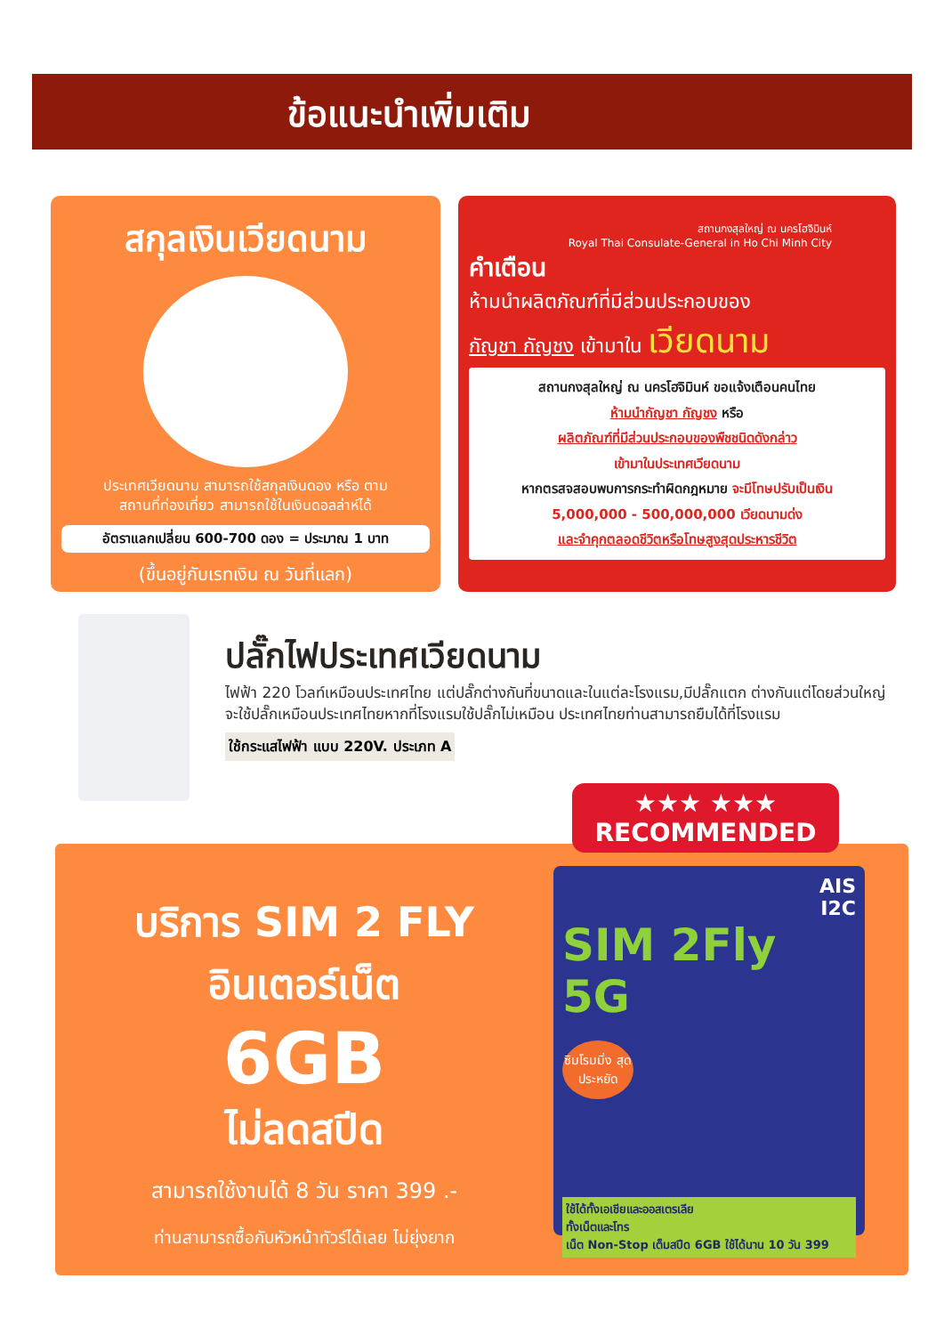ข้อแนะนำเพิ่มเติม
สกุลเงินเวียดนาม
ประเทศเวียดนาม สามารถใช้สกุลเงินดอง หรือ ตาม
สถานที่ท่องเที่ยว สามารถใช้ในเงินดอลล่าห์ได้
อัตราแลกเปลี่ยน 600-700 ดอง = ประมาณ 1 บาท
(ขึ้นอยู่กับเรทเงิน ณ วันที่แลก)
สถานกงสุลใหญ่ ณ นครโฮจิมินห์
Royal Thai Consulate-General in Ho Chi Minh City
คำเตือน
ห้ามนำผลิตภัณฑ์ที่มีส่วนประกอบของ
กัญชา กัญชง เข้ามาใน เวียดนาม
สถานกงสุลใหญ่ ณ นครโฮจิมินห์ ขอแจ้งเตือนคนไทย
ห้ามนำกัญชา กัญชง หรือ
ผลิตภัณฑ์ที่มีส่วนประกอบของพืชชนิดดังกล่าว
เข้ามาในประเทศเวียดนาม
หากตรสจสอบพบการกระทำผิดกฎหมาย จะมีโทษปรับเป็นเงิน
5,000,000 - 500,000,000 เวียดนามด่ง
และจำคุกตลอดชีวิตหรือโทษสูงสุดประหารชีวิต
ปลั๊กไฟประเทศเวียดนาม
ไฟฟ้า 220 โวลท์เหมือนประเทศไทย แต่ปลั๊กต่างกันที่ขนาดและในแต่ละโรงแรม,มีปลั๊กแตก ต่างกันแต่โดยส่วนใหญ่จะใช้ปลั๊กเหมือนประเทศไทยหากที่โรงแรมใช้ปลั๊กไม่เหมือน ประเทศไทยท่านสามารถยืมได้ที่โรงแรม
ใช้กระแสไฟฟ้า แบบ 220V. ประเภท A
★★★ ★★★
RECOMMENDED
บริการ SIM 2 FLY
อินเตอร์เน็ต
6GB
ไม่ลดสปีด
สามารถใช้งานได้ 8 วัน ราคา 399 .-
ท่านสามารถซื้อกับหัวหน้าทัวร์ได้เลย ไม่ยุ่งยาก
AIS
I2C
SIM 2Fly 5G
ซิมโรมมิ่ง สุดประหยัด
ใช้ได้ทั้งเอเชียและออสเตรเลีย
ทั้งเน็ตและโทร
เน็ต Non-Stop เต็มสปีด 6GB ใช้ได้นาน 10 วัน 399